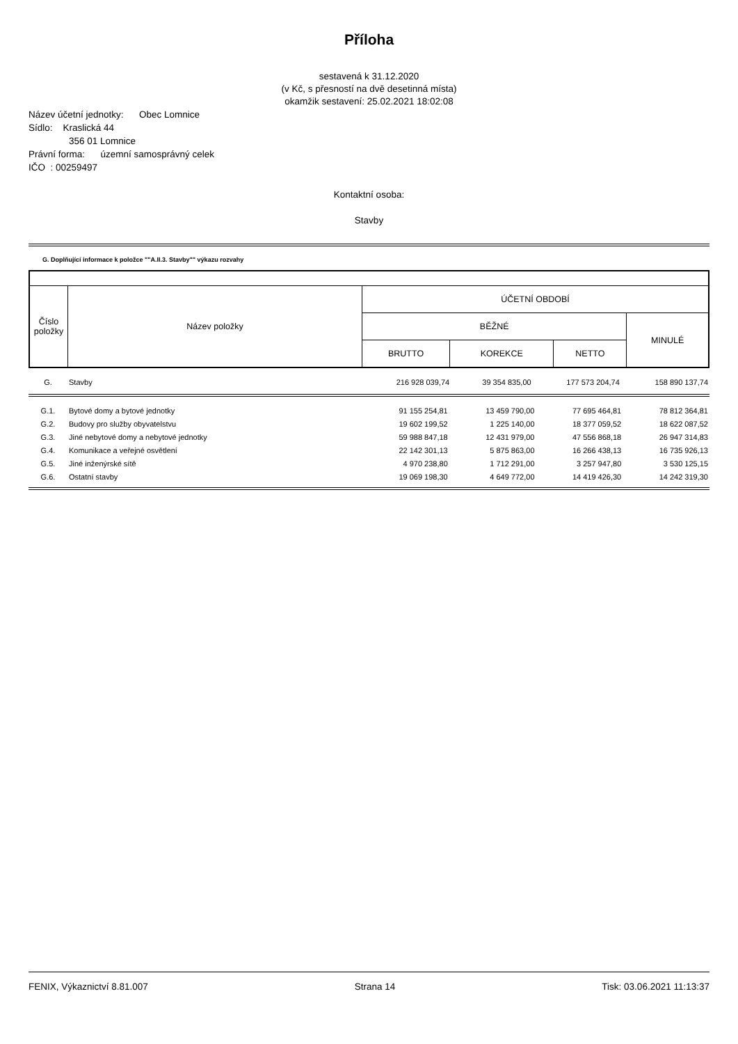Příloha
sestavená k 31.12.2020
(v Kč, s přesností na dvě desetinná místa)
okamžik sestavení: 25.02.2021 18:02:08
Název účetní jednotky: Obec Lomnice
Sídlo: Kraslická 44
356 01 Lomnice
Právní forma: územní samosprávný celek
IČO : 00259497
Kontaktní osoba:
Stavby
G. Doplňující informace k položce ""A.II.3. Stavby"" výkazu rozvahy
| Číslo položky | Název položky | ÚČETNÍ OBDOBÍ | | | |
| | | BĚŽNÉ | | | MINULÉ |
| | | BRUTTO | KOREKCE | NETTO | |
| G. | Stavby | 216 928 039,74 | 39 354 835,00 | 177 573 204,74 | 158 890 137,74 |
| G.1. | Bytové domy a bytové jednotky | 91 155 254,81 | 13 459 790,00 | 77 695 464,81 | 78 812 364,81 |
| G.2. | Budovy pro služby obyvatelstvu | 19 602 199,52 | 1 225 140,00 | 18 377 059,52 | 18 622 087,52 |
| G.3. | Jiné nebytové domy a nebytové jednotky | 59 988 847,18 | 12 431 979,00 | 47 556 868,18 | 26 947 314,83 |
| G.4. | Komunikace a veřejné osvětlení | 22 142 301,13 | 5 875 863,00 | 16 266 438,13 | 16 735 926,13 |
| G.5. | Jiné inženýrské sítě | 4 970 238,80 | 1 712 291,00 | 3 257 947,80 | 3 530 125,15 |
| G.6. | Ostatní stavby | 19 069 198,30 | 4 649 772,00 | 14 419 426,30 | 14 242 319,30 |
FENIX, Výkaznictví 8.81.007 Strana 14 Tisk: 03.06.2021 11:13:37